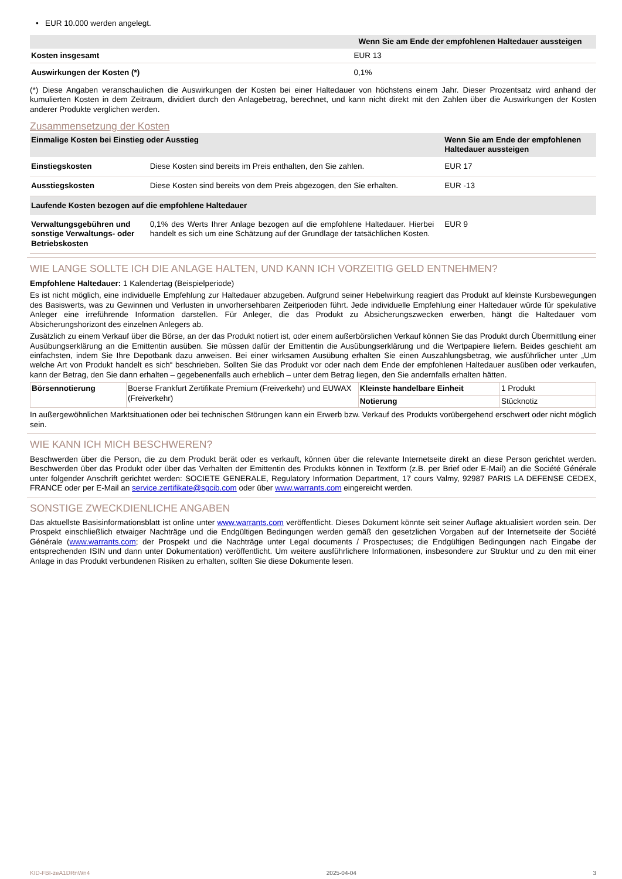• EUR 10.000 werden angelegt.
| | Wenn Sie am Ende der empfohlenen Haltedauer aussteigen |
| --- | --- |
| Kosten insgesamt | EUR 13 |
| Auswirkungen der Kosten (*) | 0,1% |
(*) Diese Angaben veranschaulichen die Auswirkungen der Kosten bei einer Haltedauer von höchstens einem Jahr. Dieser Prozentsatz wird anhand der kumulierten Kosten in dem Zeitraum, dividiert durch den Anlagebetrag, berechnet, und kann nicht direkt mit den Zahlen über die Auswirkungen der Kosten anderer Produkte verglichen werden.
Zusammensetzung der Kosten
| Einmalige Kosten bei Einstieg oder Ausstieg | | Wenn Sie am Ende der empfohlenen Haltedauer aussteigen |
| --- | --- | --- |
| Einstiegskosten | Diese Kosten sind bereits im Preis enthalten, den Sie zahlen. | EUR 17 |
| Ausstiegskosten | Diese Kosten sind bereits von dem Preis abgezogen, den Sie erhalten. | EUR -13 |
| Laufende Kosten bezogen auf die empfohlene Haltedauer | | |
| Verwaltungsgebühren und sonstige Verwaltungs- oder Betriebskosten | 0,1% des Werts Ihrer Anlage bezogen auf die empfohlene Haltedauer. Hierbei handelt es sich um eine Schätzung auf der Grundlage der tatsächlichen Kosten. | EUR 9 |
WIE LANGE SOLLTE ICH DIE ANLAGE HALTEN, UND KANN ICH VORZEITIG GELD ENTNEHMEN?
Empfohlene Haltedauer: 1 Kalendertag (Beispielperiode)
Es ist nicht möglich, eine individuelle Empfehlung zur Haltedauer abzugeben. Aufgrund seiner Hebelwirkung reagiert das Produkt auf kleinste Kursbewegungen des Basiswerts, was zu Gewinnen und Verlusten in unvorhersehbaren Zeitperioden führt. Jede individuelle Empfehlung einer Haltedauer würde für spekulative Anleger eine irreführende Information darstellen. Für Anleger, die das Produkt zu Absicherungszwecken erwerben, hängt die Haltedauer vom Absicherungshorizont des einzelnen Anlegers ab.
Zusätzlich zu einem Verkauf über die Börse, an der das Produkt notiert ist, oder einem außerbörslichen Verkauf können Sie das Produkt durch Übermittlung einer Ausübungserklärung an die Emittentin ausüben. Sie müssen dafür der Emittentin die Ausübungserklärung und die Wertpapiere liefern. Beides geschieht am einfachsten, indem Sie Ihre Depotbank dazu anweisen. Bei einer wirksamen Ausübung erhalten Sie einen Auszahlungsbetrag, wie ausführlicher unter „Um welche Art von Produkt handelt es sich“ beschrieben. Sollten Sie das Produkt vor oder nach dem Ende der empfohlenen Haltedauer ausüben oder verkaufen, kann der Betrag, den Sie dann erhalten – gegebenenfalls auch erheblich – unter dem Betrag liegen, den Sie andernfalls erhalten hätten.
| Börsennotierung | Boerse Frankfurt Zertifikate Premium (Freiverkehr) und EUWAX (Freiverkehr) | Kleinste handelbare Einheit | 1 Produkt |
| | | Notierung | Stücknotiz |
In außergewöhnlichen Marktsituationen oder bei technischen Störungen kann ein Erwerb bzw. Verkauf des Produkts vorübergehend erschwert oder nicht möglich sein.
WIE KANN ICH MICH BESCHWEREN?
Beschwerden über die Person, die zu dem Produkt berät oder es verkauft, können über die relevante Internetseite direkt an diese Person gerichtet werden. Beschwerden über das Produkt oder über das Verhalten der Emittentin des Produkts können in Textform (z.B. per Brief oder E-Mail) an die Société Générale unter folgender Anschrift gerichtet werden: SOCIETE GENERALE, Regulatory Information Department, 17 cours Valmy, 92987 PARIS LA DEFENSE CEDEX, FRANCE oder per E-Mail an service.zertifikate@sgcib.com oder über www.warrants.com eingereicht werden.
SONSTIGE ZWECKDIENLICHE ANGABEN
Das aktuellste Basisinformationsblatt ist online unter www.warrants.com veröffentlicht. Dieses Dokument könnte seit seiner Auflage aktualisiert worden sein. Der Prospekt einschließlich etwaiger Nachträge und die Endgültigen Bedingungen werden gemäß den gesetzlichen Vorgaben auf der Internetseite der Société Générale (www.warrants.com; der Prospekt und die Nachträge unter Legal documents / Prospectuses; die Endgültigen Bedingungen nach Eingabe der entsprechenden ISIN und dann unter Dokumentation) veröffentlicht. Um weitere ausführlichere Informationen, insbesondere zur Struktur und zu den mit einer Anlage in das Produkt verbundenen Risiken zu erhalten, sollten Sie diese Dokumente lesen.
KID-FBI-zeA1DRnWn4 2025-04-04 3